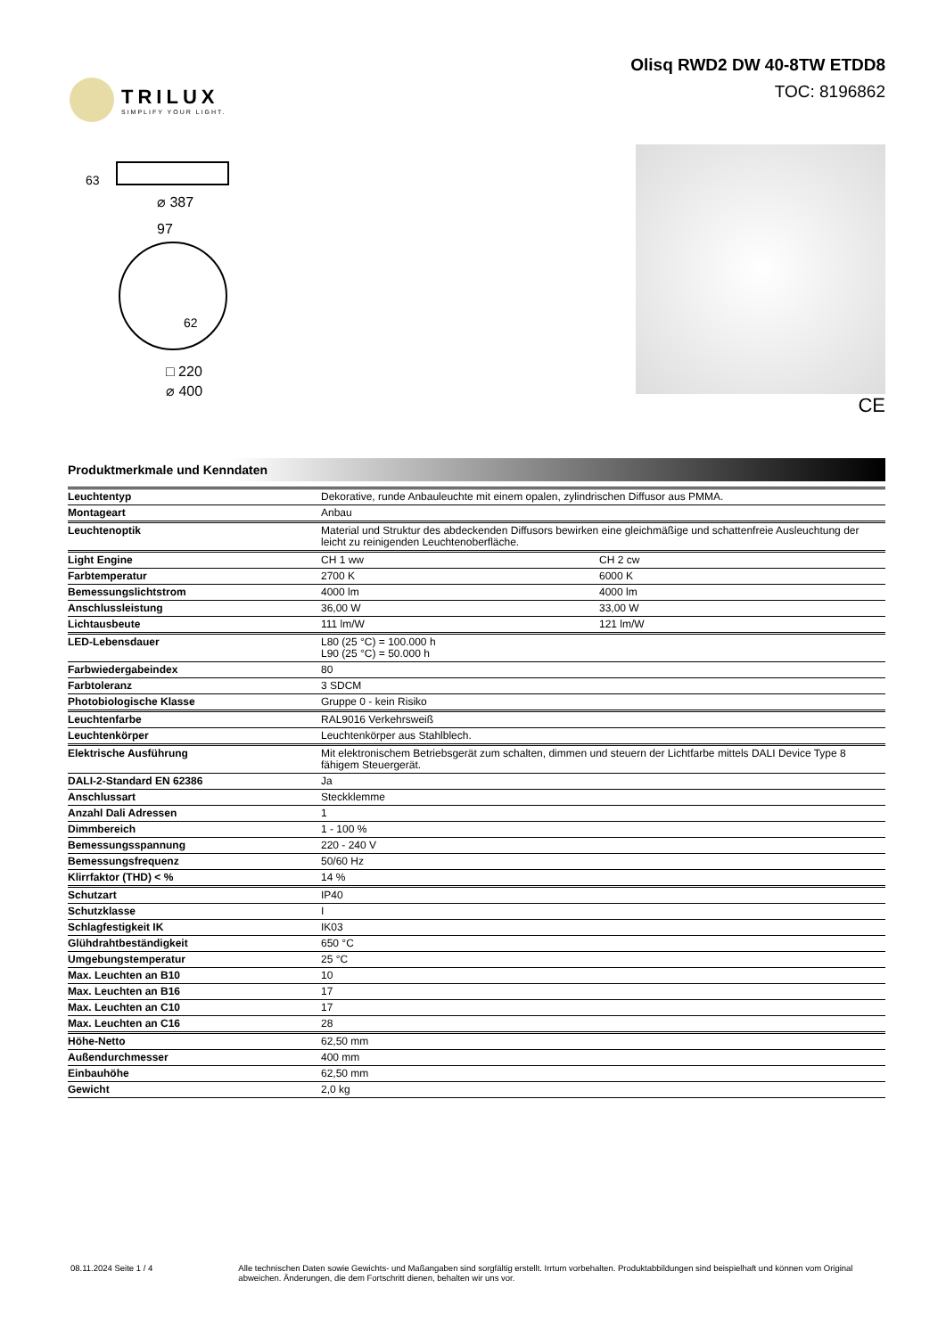TRILUX
SIMPLIFY YOUR LIGHT.
Olisq RWD2 DW 40-8TW ETDD8
TOC: 8196862
⌀ 387
97
□ 220
⌀ 400
63
62
CE
Produktmerkmale und Kenndaten
| Leuchtentyp | Dekorative, runde Anbauleuchte mit einem opalen, zylindrischen Diffusor aus PMMA. | |
| Montageart | Anbau | |
| Leuchtenoptik | Material und Struktur des abdeckenden Diffusors bewirken eine gleichmäßige und schattenfreie Ausleuchtung der leicht zu reinigenden Leuchtenoberfläche. | |
| Light Engine | CH 1 ww | CH 2 cw |
| Farbtemperatur | 2700 K | 6000 K |
| Bemessungslichtstrom | 4000 lm | 4000 lm |
| Anschlussleistung | 36,00 W | 33,00 W |
| Lichtausbeute | 111 lm/W | 121 lm/W |
| LED-Lebensdauer | L80 (25 °C) = 100.000 h L90 (25 °C) = 50.000 h | |
| Farbwiedergabeindex | 80 | |
| Farbtoleranz | 3 SDCM | |
| Photobiologische Klasse | Gruppe 0 - kein Risiko | |
| Leuchtenfarbe | RAL9016 Verkehrsweiß | |
| Leuchtenkörper | Leuchtenkörper aus Stahlblech. | |
| Elektrische Ausführung | Mit elektronischem Betriebsgerät zum schalten, dimmen und steuern der Lichtfarbe mittels DALI Device Type 8 fähigem Steuergerät. | |
| DALI-2-Standard EN 62386 | Ja | |
| Anschlussart | Steckklemme | |
| Anzahl Dali Adressen | 1 | |
| Dimmbereich | 1 - 100 % | |
| Bemessungsspannung | 220 - 240 V | |
| Bemessungsfrequenz | 50/60 Hz | |
| Klirrfaktor (THD) < % | 14 % | |
| Schutzart | IP40 | |
| Schutzklasse | I | |
| Schlagfestigkeit IK | IK03 | |
| Glühdrahtbeständigkeit | 650 °C | |
| Umgebungstemperatur | 25 °C | |
| Max. Leuchten an B10 | 10 | |
| Max. Leuchten an B16 | 17 | |
| Max. Leuchten an C10 | 17 | |
| Max. Leuchten an C16 | 28 | |
| Höhe-Netto | 62,50 mm | |
| Außendurchmesser | 400 mm | |
| Einbauhöhe | 62,50 mm | |
| Gewicht | 2,0 kg | |
08.11.2024 Seite 1 / 4 Alle technischen Daten sowie Gewichts- und Maßangaben sind sorgfältig erstellt. Irrtum vorbehalten. Produktabbildungen sind beispielhaft und können vom Original abweichen. Änderungen, die dem Fortschritt dienen, behalten wir uns vor.